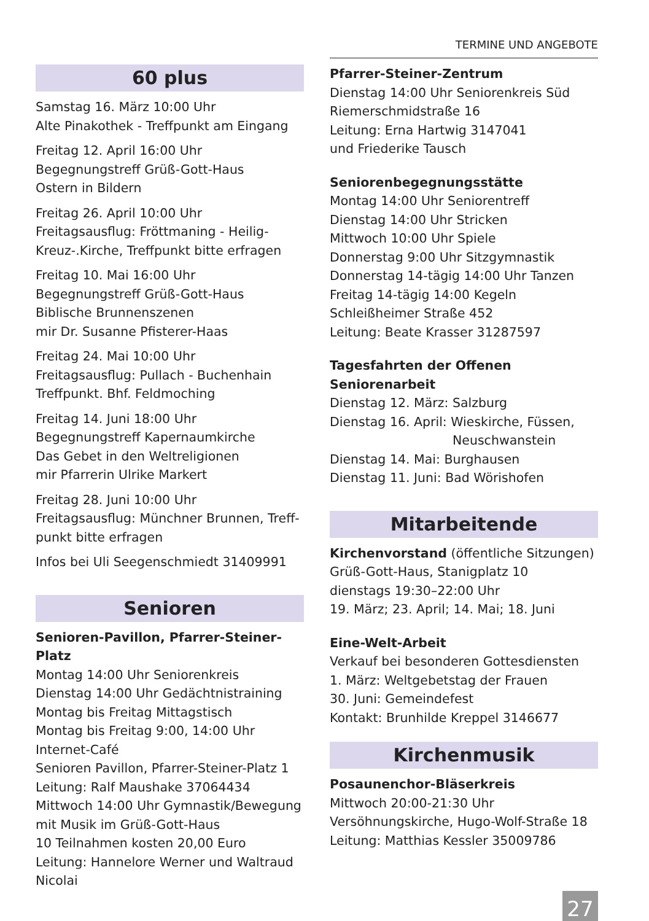TERMINE UND ANGEBOTE
60 plus
Samstag 16. März 10:00 Uhr
Alte Pinakothek - Treffpunkt am Eingang
Freitag 12. April 16:00 Uhr
Begegnungstreff Grüß-Gott-Haus
Ostern in Bildern
Freitag 26. April 10:00 Uhr
Freitagsausflug: Fröttmaning - Heilig-Kreuz-.Kirche, Treffpunkt bitte erfragen
Freitag 10. Mai 16:00 Uhr
Begegnungstreff Grüß-Gott-Haus
Biblische Brunnenszenen
mir Dr. Susanne Pfisterer-Haas
Freitag 24. Mai 10:00 Uhr
Freitagsausflug: Pullach - Buchenhain
Treffpunkt. Bhf. Feldmoching
Freitag 14. Juni 18:00 Uhr
Begegnungstreff Kapernaumkirche
Das Gebet in den Weltreligionen
mir Pfarrerin Ulrike Markert
Freitag 28. Juni 10:00 Uhr
Freitagsausflug: Münchner Brunnen, Treff-punkt bitte erfragen
Infos bei Uli Seegenschmiedt 31409991
Senioren
Senioren-Pavillon, Pfarrer-Steiner-Platz
Montag 14:00 Uhr Seniorenkreis
Dienstag 14:00 Uhr Gedächtnistraining
Montag bis Freitag Mittagstisch
Montag bis Freitag 9:00, 14:00 Uhr
Internet-Café
Senioren Pavillon, Pfarrer-Steiner-Platz 1
Leitung: Ralf Maushake 37064434
Mittwoch 14:00 Uhr Gymnastik/Bewegung mit Musik im Grüß-Gott-Haus
10 Teilnahmen kosten 20,00 Euro
Leitung: Hannelore Werner und Waltraud Nicolai
Pfarrer-Steiner-Zentrum
Dienstag 14:00 Uhr Seniorenkreis Süd
Riemerschmidstraße 16
Leitung: Erna Hartwig 3147041
und Friederike Tausch
Seniorenbegegnungsstätte
Montag 14:00 Uhr Seniorentreff
Dienstag 14:00 Uhr Stricken
Mittwoch 10:00 Uhr Spiele
Donnerstag 9:00 Uhr Sitzgymnastik
Donnerstag 14-tägig 14:00 Uhr Tanzen
Freitag 14-tägig 14:00 Kegeln
Schleißheimer Straße 452
Leitung: Beate Krasser 31287597
Tagesfahrten der Offenen Seniorenarbeit
Dienstag 12. März: Salzburg
Dienstag 16. April: Wieskirche, Füssen,
Neuschwanstein
Dienstag 14. Mai: Burghausen
Dienstag 11. Juni: Bad Wörishofen
Mitarbeitende
Kirchenvorstand (öffentliche Sitzungen)
Grüß-Gott-Haus, Stanigplatz 10
dienstags 19:30–22:00 Uhr
19. März; 23. April; 14. Mai; 18. Juni
Eine-Welt-Arbeit
Verkauf bei besonderen Gottesdiensten
1. März: Weltgebetstag der Frauen
30. Juni: Gemeindefest
Kontakt: Brunhilde Kreppel 3146677
Kirchenmusik
Posaunenchor-Bläserkreis
Mittwoch 20:00-21:30 Uhr
Versöhnungskirche, Hugo-Wolf-Straße 18
Leitung: Matthias Kessler 35009786
27